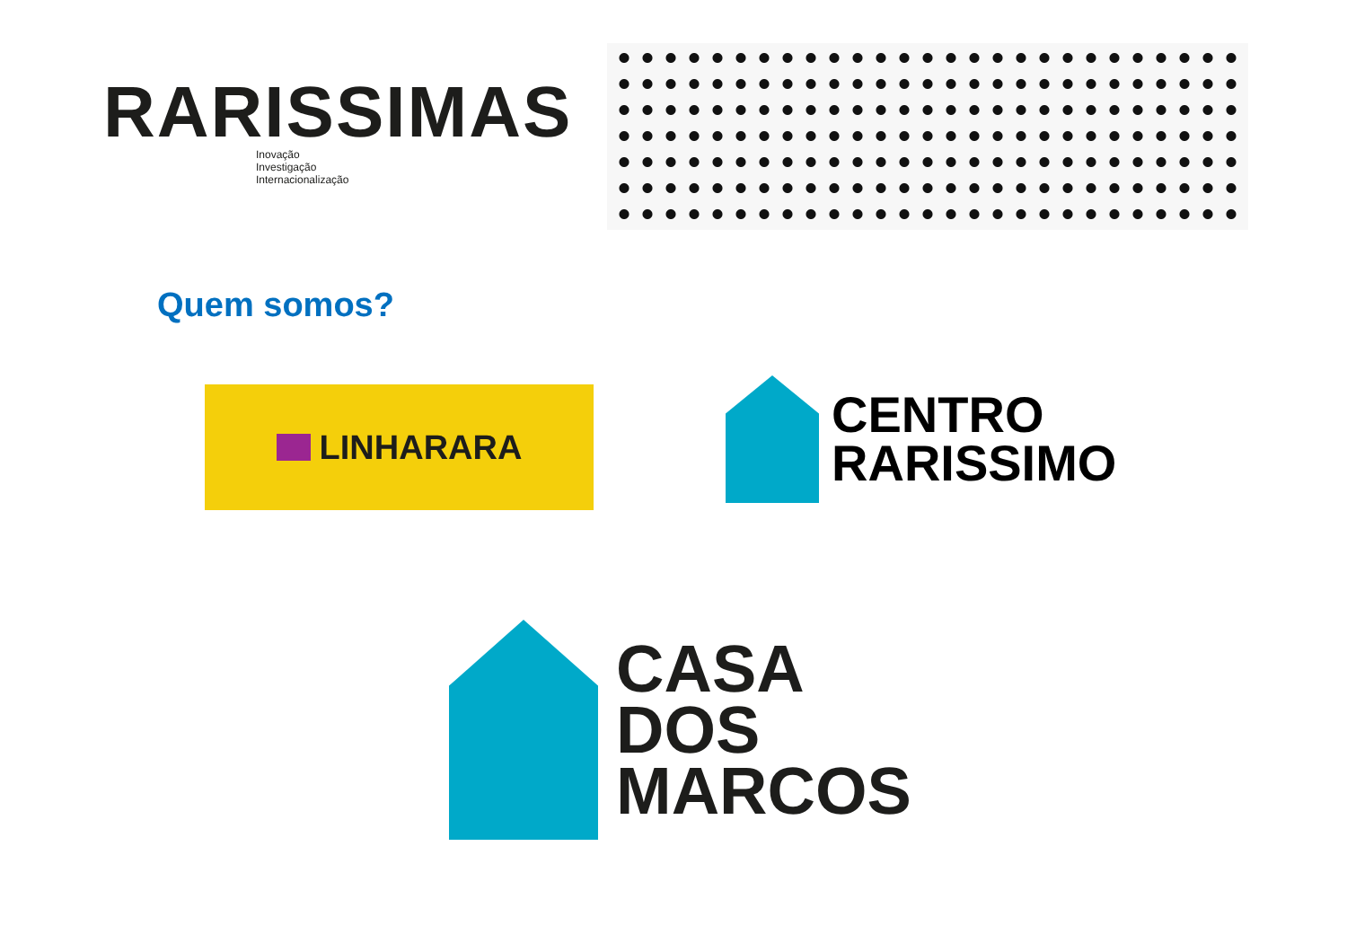RARISSIMAS
Inovação
Investigação
Internacionalização
Quem somos?
LINHARARA
CENTRO
RARISSIMO
CASA
DOS
MARCOS